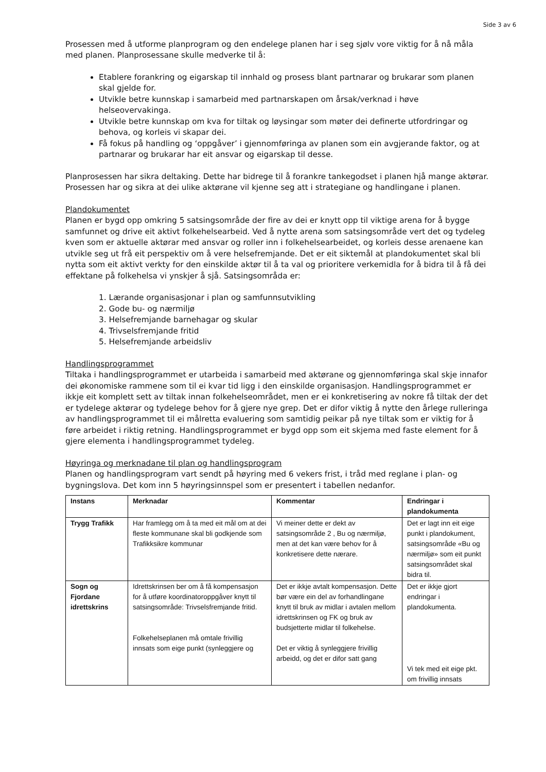Side 3 av 6
Prosessen med å utforme planprogram og den endelege planen har i seg sjølv vore viktig for å nå måla med planen. Planprosessane skulle medverke til å:
Etablere forankring og eigarskap til innhald og prosess blant partnarar og brukarar som planen skal gjelde for.
Utvikle betre kunnskap i samarbeid med partnarskapen om årsak/verknad i høve helseovervakinga.
Utvikle betre kunnskap om kva for tiltak og løysingar som møter dei definerte utfordringar og behova, og korleis vi skapar dei.
Få fokus på handling og ‘oppgåver’ i gjennomføringa av planen som ein avgjerande faktor, og at partnarar og brukarar har eit ansvar og eigarskap til desse.
Planprosessen har sikra deltaking. Dette har bidrege til å forankre tankegodset i planen hjå mange aktørar. Prosessen har og sikra at dei ulike aktørane vil kjenne seg att i strategiane og handlingane i planen.
Plandokumentet
Planen er bygd opp omkring 5 satsingsområde der fire av dei er knytt opp til viktige arena for å bygge samfunnet og drive eit aktivt folkehelsearbeid. Ved å nytte arena som satsingsområde vert det og tydeleg kven som er aktuelle aktørar med ansvar og roller inn i folkehelsearbeidet, og korleis desse arenaene kan utvikle seg ut frå eit perspektiv om å vere helsefremjande. Det er eit siktemål at plandokumentet skal bli nytta som eit aktivt verkty for den einskilde aktør til å ta val og prioritere verkemidla for å bidra til å få dei effektane på folkehelsa vi ynskjer å sjå. Satsingsområda er:
1. Lærande organisasjonar i plan og samfunnsutvikling
2. Gode bu- og nærmiljø
3. Helsefremjande barnehagar og skular
4. Trivselsfremjande fritid
5. Helsefremjande arbeidsliv
Handlingsprogrammet
Tiltaka i handlingsprogrammet er utarbeida i samarbeid med aktørane og gjennomføringa skal skje innafor dei økonomiske rammene som til ei kvar tid ligg i den einskilde organisasjon. Handlingsprogrammet er ikkje eit komplett sett av tiltak innan folkehelseområdet, men er ei konkretisering av nokre få tiltak der det er tydelege aktørar og tydelege behov for å gjere nye grep. Det er difor viktig å nytte den årlege rulleringa av handlingsprogrammet til ei målretta evaluering som samtidig peikar på nye tiltak som er viktig for å føre arbeidet i riktig retning. Handlingsprogrammet er bygd opp som eit skjema med faste element for å gjere elementa i handlingsprogrammet tydeleg.
Høyringa og merknadane til plan og handlingsprogram
Planen og handlingsprogram vart sendt på høyring med 6 vekers frist, i tråd med reglane i plan- og bygningslova. Det kom inn 5 høyringsinnspel som er presentert i tabellen nedanfor.
| Instans | Merknadar | Kommentar | Endringar i plandokumenta |
| --- | --- | --- | --- |
| Trygg Trafikk | Har framlegg om å ta med eit mål om at dei fleste kommunane skal bli godkjende som Trafikksikre kommunar | Vi meiner dette er dekt av satsingsområde 2 , Bu og nærmiljø, men at det kan være behov for å konkretisere dette nærare. | Det er lagt inn eit eige punkt i plandokument, satsingsområde «Bu og nærmiljø» som eit punkt satsingsområdet skal bidra til. |
| Sogn og Fjordane idrettskrins | Idrettskrinsen ber om å få kompensasjon for å utføre koordinatoroppgåver knytt til satsingsområde: Trivselsfremjande fritid. Folkehelseplanen må omtale frivillig innsats som eige punkt (synleggjere og | Det er ikkje avtalt kompensasjon. Dette bør være ein del av forhandlingane knytt til bruk av midlar i avtalen mellom idrettskrinsen og FK og bruk av budsjetterte midlar til folkehelse. Det er viktig å synleggjere frivillig arbeidd, og det er difor satt gang | Det er ikkje gjort endringar i plandokumenta. Vi tek med eit eige pkt. om frivillig innsats |